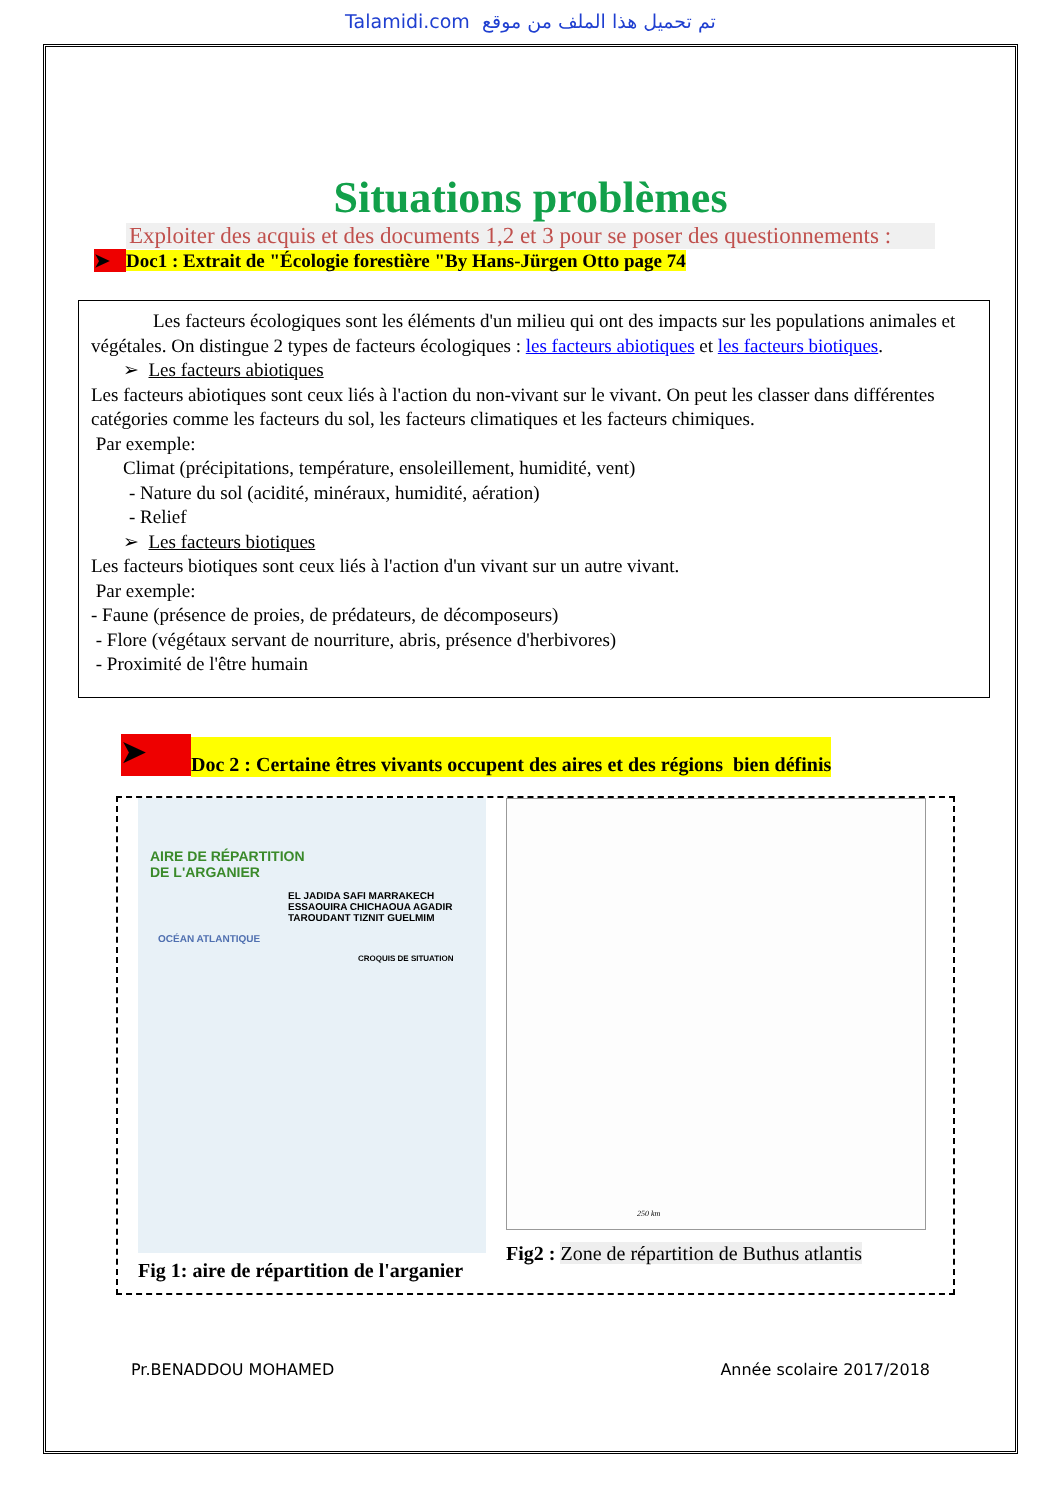Talamidi.com تم تحميل هذا الملف من موقع
Situations problèmes
Exploiter des acquis et des documents 1,2 et 3 pour se poser des questionnements :
➤ Doc1 : Extrait de "Écologie forestière "By Hans-Jürgen Otto page 74
Les facteurs écologiques sont les éléments d'un milieu qui ont des impacts sur les populations animales et végétales. On distingue 2 types de facteurs écologiques : les facteurs abiotiques et les facteurs biotiques.
➢ Les facteurs abiotiques
Les facteurs abiotiques sont ceux liés à l'action du non-vivant sur le vivant. On peut les classer dans différentes catégories comme les facteurs du sol, les facteurs climatiques et les facteurs chimiques.
Par exemple:
Climat (précipitations, température, ensoleillement, humidité, vent)
- Nature du sol (acidité, minéraux, humidité, aération)
- Relief
➢ Les facteurs biotiques
Les facteurs biotiques sont ceux liés à l'action d'un vivant sur un autre vivant.
Par exemple:
- Faune (présence de proies, de prédateurs, de décomposeurs)
- Flore (végétaux servant de nourriture, abris, présence d'herbivores)
- Proximité de l'être humain
➤ Doc 2 : Certaine êtres vivants occupent des aires et des régions bien définis
AIRE DE RÉPARTITION
DE L'ARGANIER
EL JADIDA SAFI MARRAKECH ESSAOUIRA CHICHAOUA AGADIR TAROUDANT TIZNIT GUELMIM
OCÉAN ATLANTIQUE
CROQUIS DE SITUATION
Fig 1: aire de répartition de l'arganier
250 km
Fig2 : Zone de répartition de Buthus atlantis
Pr.BENADDOU MOHAMED Année scolaire 2017/2018